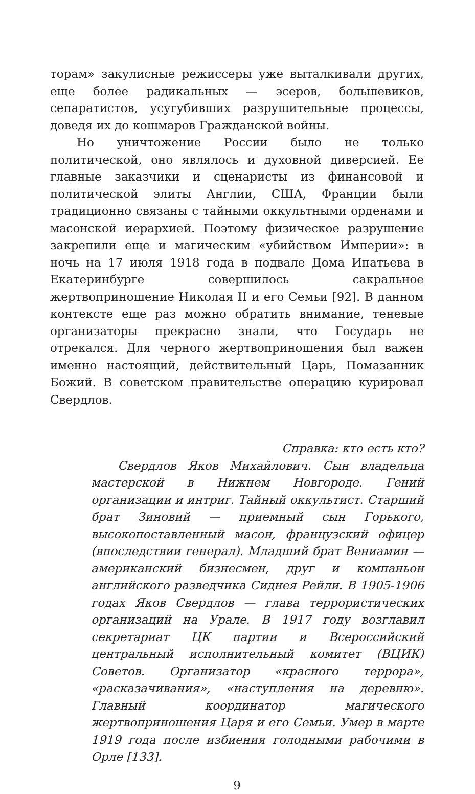торам» закулисные режиссеры уже выталкивали других, еще более радикальных — эсеров, большевиков, сепаратистов, усугубивших разрушительные процессы, доведя их до кошмаров Гражданской войны.
Но уничтожение России было не только политической, оно являлось и духовной диверсией. Ее главные заказчики и сценаристы из финансовой и политической элиты Англии, США, Франции были традиционно связаны с тайными оккультными орденами и масонской иерархией. Поэтому физическое разрушение закрепили еще и магическим «убийством Империи»: в ночь на 17 июля 1918 года в подвале Дома Ипатьева в Екатеринбурге совершилось сакральное жертвоприношение Николая II и его Семьи [92]. В данном контексте еще раз можно обратить внимание, теневые организаторы прекрасно знали, что Государь не отрекался. Для черного жертвоприношения был важен именно настоящий, действительный Царь, Помазанник Божий. В советском правительстве операцию курировал Свердлов.
Справка: кто есть кто?
Свердлов Яков Михайлович. Сын владельца мастерской в Нижнем Новгороде. Гений организации и интриг. Тайный оккультист. Старший брат Зиновий — приемный сын Горького, высокопоставленный масон, французский офицер (впоследствии генерал). Младший брат Вениамин — американский бизнесмен, друг и компаньон английского разведчика Сиднея Рейли. В 1905-1906 годах Яков Свердлов — глава террористических организаций на Урале. В 1917 году возглавил секретариат ЦК партии и Всероссийский центральный исполнительный комитет (ВЦИК) Советов. Организатор «красного террора», «расказачивания», «наступления на деревню». Главный координатор магического жертвоприношения Царя и его Семьи. Умер в марте 1919 года после избиения голодными рабочими в Орле [133].
9